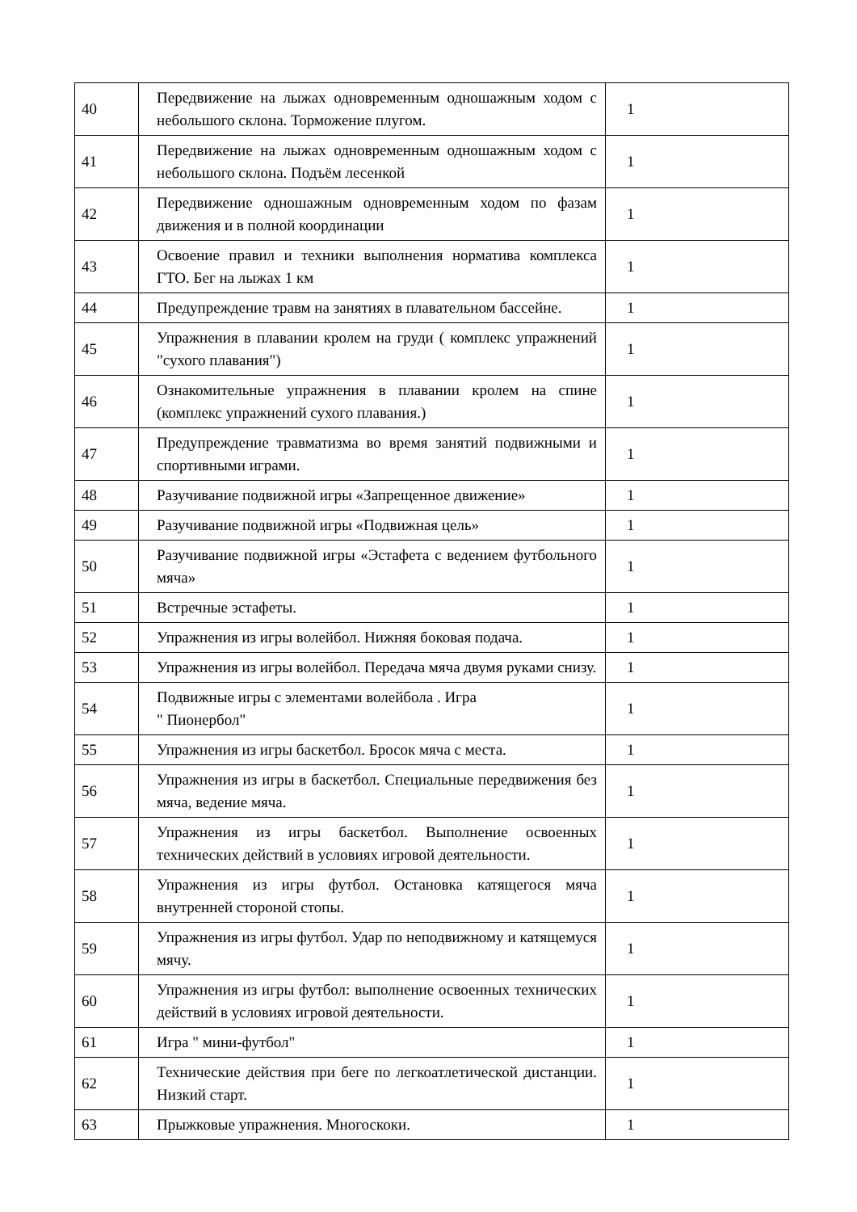| 40 | Передвижение на лыжах одновременным одношажным ходом с небольшого склона. Торможение плугом. | 1 |
| 41 | Передвижение на лыжах одновременным одношажным ходом с небольшого склона. Подъём лесенкой | 1 |
| 42 | Передвижение одношажным одновременным ходом по фазам движения и в полной координации | 1 |
| 43 | Освоение правил и техники выполнения норматива комплекса ГТО. Бег на лыжах 1 км | 1 |
| 44 | Предупреждение травм на занятиях в плавательном бассейне. | 1 |
| 45 | Упражнения в плавании кролем на груди ( комплекс упражнений "сухого плавания") | 1 |
| 46 | Ознакомительные упражнения в плавании кролем на спине (комплекс упражнений сухого плавания.) | 1 |
| 47 | Предупреждение травматизма во время занятий подвижными и спортивными играми. | 1 |
| 48 | Разучивание подвижной игры «Запрещенное движение» | 1 |
| 49 | Разучивание подвижной игры «Подвижная цель» | 1 |
| 50 | Разучивание подвижной игры «Эстафета с ведением футбольного мяча» | 1 |
| 51 | Встречные эстафеты. | 1 |
| 52 | Упражнения из игры волейбол. Нижняя боковая подача. | 1 |
| 53 | Упражнения из игры волейбол. Передача мяча двумя руками снизу. | 1 |
| 54 | Подвижные игры с элементами волейбола . Игра " Пионербол" | 1 |
| 55 | Упражнения из игры баскетбол. Бросок мяча с места. | 1 |
| 56 | Упражнения из игры в баскетбол. Специальные передвижения без мяча, ведение мяча. | 1 |
| 57 | Упражнения из игры баскетбол. Выполнение освоенных технических действий в условиях игровой деятельности. | 1 |
| 58 | Упражнения из игры футбол. Остановка катящегося мяча внутренней стороной стопы. | 1 |
| 59 | Упражнения из игры футбол. Удар по неподвижному и катящемуся мячу. | 1 |
| 60 | Упражнения из игры футбол: выполнение освоенных технических действий в условиях игровой деятельности. | 1 |
| 61 | Игра " мини-футбол" | 1 |
| 62 | Технические действия при беге по легкоатлетической дистанции. Низкий старт. | 1 |
| 63 | Прыжковые упражнения. Многоскоки. | 1 |